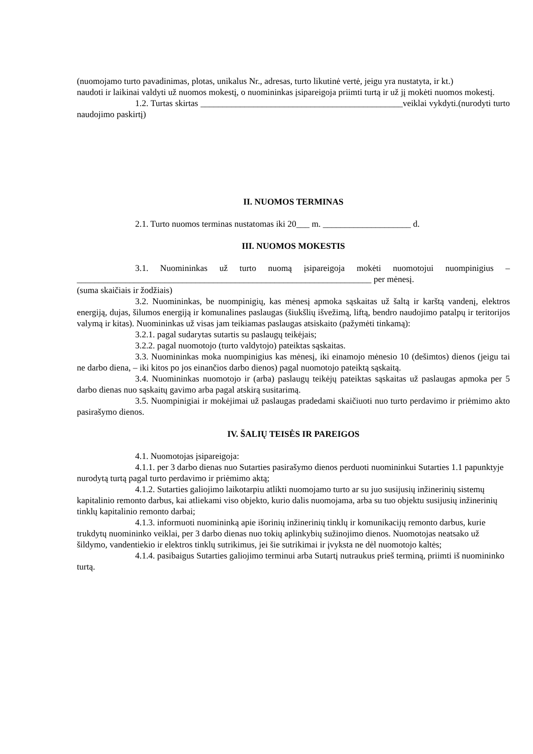(nuomojamo turto pavadinimas, plotas, unikalus Nr., adresas, turto likutinė vertė, jeigu yra nustatyta, ir kt.)
naudoti ir laikinai valdyti už nuomos mokestį, o nuomininkas įsipareigoja priimti turtą ir už jį mokėti nuomos mokestį.
1.2. Turtas skirtas ______________________________________________veiklai vykdyti.(nurodyti turto naudojimo paskirtį)
II. NUOMOS TERMINAS
2.1. Turto nuomos terminas nustatomas iki 20___ m. ____________________ d.
III. NUOMOS MOKESTIS
3.1. Nuomininkas už turto nuomą įsipareigoja mokėti nuomotojui nuompinigius – ___________________________________________________________________ per mėnesį.
(suma skaičiais ir žodžiais)
3.2. Nuomininkas, be nuompinigių, kas mėnesį apmoka sąskaitas už šaltą ir karštą vandenį, elektros energiją, dujas, šilumos energiją ir komunalines paslaugas (šiukšlių išvežimą, liftą, bendro naudojimo patalpų ir teritorijos valymą ir kitas). Nuomininkas už visas jam teikiamas paslaugas atsiskaito (pažymėti tinkamą):
3.2.1. pagal sudarytas sutartis su paslaugų teikėjais;
3.2.2. pagal nuomotojo (turto valdytojo) pateiktas sąskaitas.
3.3. Nuomininkas moka nuompinigius kas mėnesį, iki einamojo mėnesio 10 (dešimtos) dienos (jeigu tai ne darbo diena, – iki kitos po jos einančios darbo dienos) pagal nuomotojo pateiktą sąskaitą.
3.4. Nuomininkas nuomotojo ir (arba) paslaugų teikėjų pateiktas sąskaitas už paslaugas apmoka per 5 darbo dienas nuo sąskaitų gavimo arba pagal atskirą susitarimą.
3.5. Nuompinigiai ir mokėjimai už paslaugas pradedami skaičiuoti nuo turto perdavimo ir priėmimo akto pasirašymo dienos.
IV. ŠALIŲ TEISĖS IR PAREIGOS
4.1. Nuomotojas įsipareigoja:
4.1.1. per 3 darbo dienas nuo Sutarties pasirašymo dienos perduoti nuomininkui Sutarties 1.1 papunktyje nurodytą turtą pagal turto perdavimo ir priėmimo aktą;
4.1.2. Sutarties galiojimo laikotarpiu atlikti nuomojamo turto ar su juo susijusių inžinerinių sistemų kapitalinio remonto darbus, kai atliekami viso objekto, kurio dalis nuomojama, arba su tuo objektu susijusių inžinerinių tinklų kapitalinio remonto darbai;
4.1.3. informuoti nuomininką apie išorinių inžinerinių tinklų ir komunikacijų remonto darbus, kurie trukdytų nuomininko veiklai, per 3 darbo dienas nuo tokių aplinkybių sužinojimo dienos. Nuomotojas neatsako už šildymo, vandentiekio ir elektros tinklų sutrikimus, jei šie sutrikimai ir įvyksta ne dėl nuomotojo kaltės;
4.1.4. pasibaigus Sutarties galiojimo terminui arba Sutartį nutraukus prieš terminą, priimti iš nuomininko turtą.